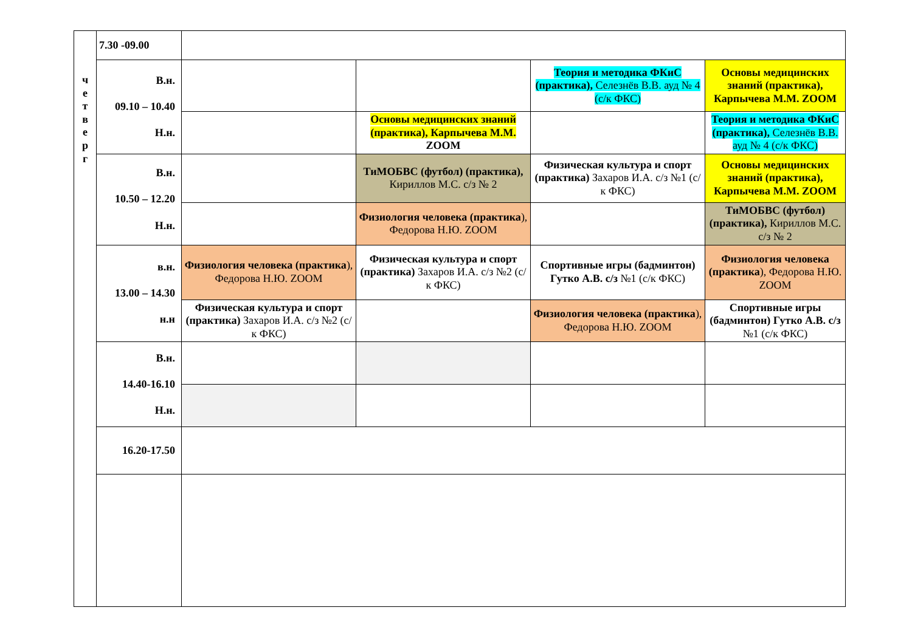| ч е т в е р г | 7.30 -09.00 | | | | |
| | В.н. 09.10 – 10.40 Н.н. | | | Теория и методика ФКиС (практика), Селезнёв В.В. ауд № 4 (с/к ФКС) | Основы медицинских знаний (практика), Карпычева М.М. ZOOM |
| | | | Основы медицинских знаний (практика), Карпычева М.М. ZOOM | | Теория и методика ФКиС (практика), Селезнёв В.В. ауд № 4 (с/к ФКС) |
| | В.н. 10.50 – 12.20 Н.н. | | ТиМОБВС (футбол) (практика), Кириллов М.С. с/з № 2 | Физическая культура и спорт (практика) Захаров И.А. с/з №1 (с/к ФКС) | Основы медицинских знаний (практика), Карпычева М.М. ZOOM |
| | | | Физиология человека (практика ), Федорова Н.Ю. ZOOM | | ТиМОБВС (футбол) (практика), Кириллов М.С. с/з № 2 |
| | в.н. 13.00 – 14.30 н.н | Физиология человека (практика ), Федорова Н.Ю. ZOOM | Физическая культура и спорт (практика) Захаров И.А. с/з №2 (с/к ФКС) | Спортивные игры (бадминтон) Гутко А.В. с/з №1 (с/к ФКС) | Физиология человека (практика ), Федорова Н.Ю. ZOOM |
| | | Физическая культура и спорт (практика) Захаров И.А. с/з №2 (с/к ФКС) | | Физиология человека (практика ), Федорова Н.Ю. ZOOM | Спортивные игры (бадминтон) Гутко А.В. с/з №1 (с/к ФКС) |
| | В.н. 14.40-16.10 Н.н. | | | | |
| | 16.20-17.50 | | | | |